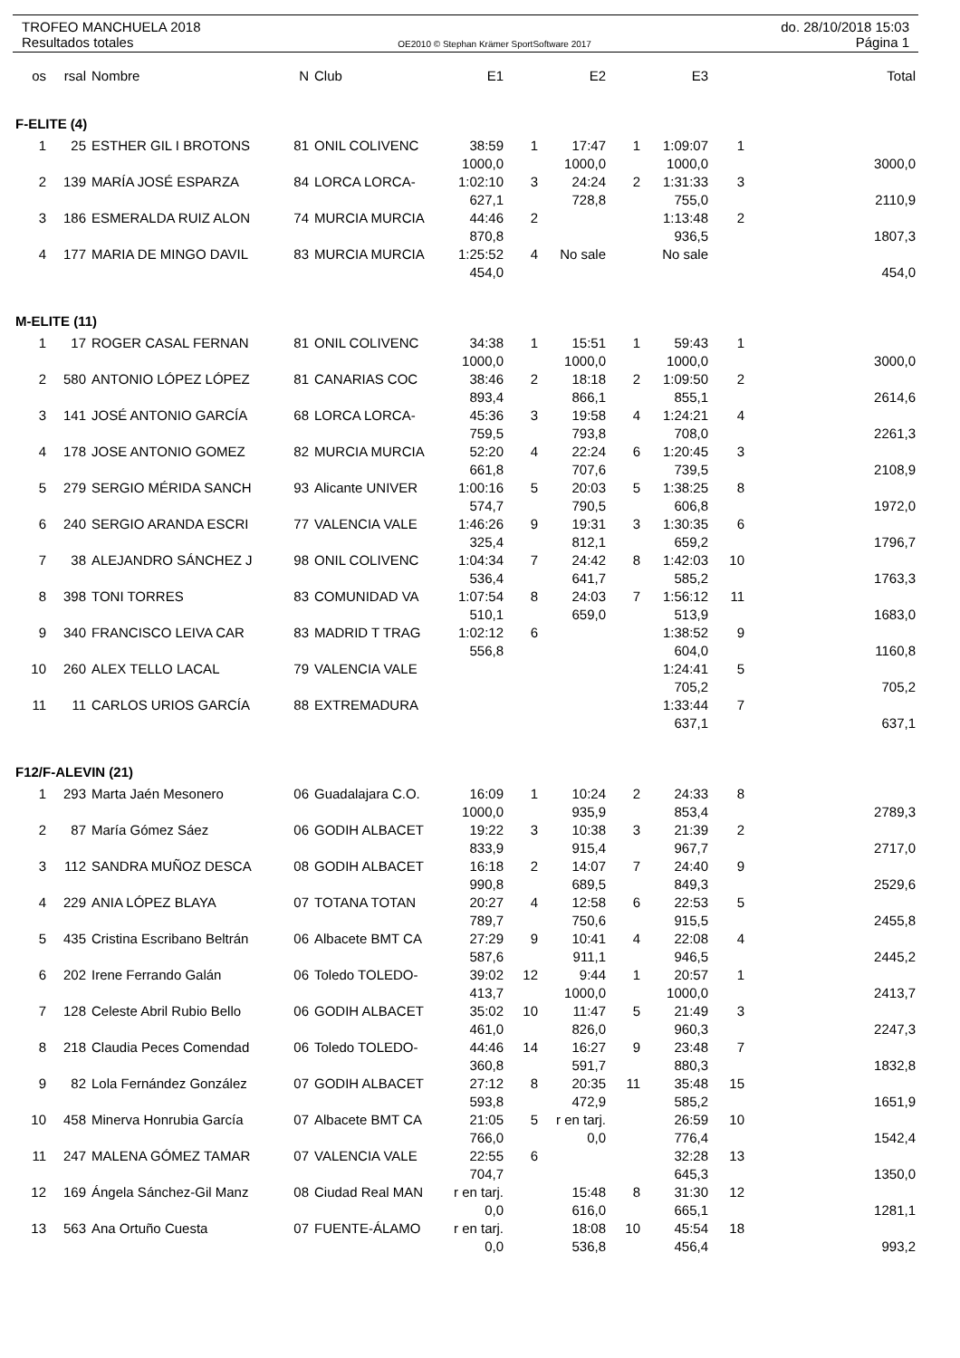TROFEO MANCHUELA 2018 do. 28/10/2018 15:03
Resultados totales OE2010 © Stephan Krämer SportSoftware 2017 Página 1
| os | rsal | Nombre | N | Club | E1 | | E2 | | E3 | | Total |
| --- | --- | --- | --- | --- | --- | --- | --- | --- | --- | --- | --- |
| F-ELITE (4) | | | | | | | | | | | |
| 1 | 25 | ESTHER GIL I BROTONS | 81 | ONIL COLIVENC | 38:59 | 1 | 17:47 | 1 | 1:09:07 | 1 | |
| | | | | | 1000,0 | | 1000,0 | | 1000,0 | | 3000,0 |
| 2 | 139 | MARÍA JOSÉ ESPARZA | 84 | LORCA LORCA- | 1:02:10 | 3 | 24:24 | 2 | 1:31:33 | 3 | |
| | | | | | 627,1 | | 728,8 | | 755,0 | | 2110,9 |
| 3 | 186 | ESMERALDA RUIZ ALON | 74 | MURCIA MURCIA | 44:46 | 2 | | | 1:13:48 | 2 | |
| | | | | | 870,8 | | | | 936,5 | | 1807,3 |
| 4 | 177 | MARIA DE MINGO DAVIL | 83 | MURCIA MURCIA | 1:25:52 | 4 | No sale | | No sale | | |
| | | | | | 454,0 | | | | | | 454,0 |
| M-ELITE (11) | | | | | | | | | | | |
| 1 | 17 | ROGER CASAL FERNAN | 81 | ONIL COLIVENC | 34:38 | 1 | 15:51 | 1 | 59:43 | 1 | |
| | | | | | 1000,0 | | 1000,0 | | 1000,0 | | 3000,0 |
| 2 | 580 | ANTONIO LÓPEZ LÓPEZ | 81 | CANARIAS COC | 38:46 | 2 | 18:18 | 2 | 1:09:50 | 2 | |
| | | | | | 893,4 | | 866,1 | | 855,1 | | 2614,6 |
| 3 | 141 | JOSÉ ANTONIO GARCÍA | 68 | LORCA LORCA- | 45:36 | 3 | 19:58 | 4 | 1:24:21 | 4 | |
| | | | | | 759,5 | | 793,8 | | 708,0 | | 2261,3 |
| 4 | 178 | JOSE ANTONIO GOMEZ | 82 | MURCIA MURCIA | 52:20 | 4 | 22:24 | 6 | 1:20:45 | 3 | |
| | | | | | 661,8 | | 707,6 | | 739,5 | | 2108,9 |
| 5 | 279 | SERGIO MÉRIDA SANCH | 93 | Alicante UNIVER | 1:00:16 | 5 | 20:03 | 5 | 1:38:25 | 8 | |
| | | | | | 574,7 | | 790,5 | | 606,8 | | 1972,0 |
| 6 | 240 | SERGIO ARANDA ESCRI | 77 | VALENCIA VALE | 1:46:26 | 9 | 19:31 | 3 | 1:30:35 | 6 | |
| | | | | | 325,4 | | 812,1 | | 659,2 | | 1796,7 |
| 7 | 38 | ALEJANDRO SÁNCHEZ J | 98 | ONIL COLIVENC | 1:04:34 | 7 | 24:42 | 8 | 1:42:03 | 10 | |
| | | | | | 536,4 | | 641,7 | | 585,2 | | 1763,3 |
| 8 | 398 | TONI TORRES | 83 | COMUNIDAD VA | 1:07:54 | 8 | 24:03 | 7 | 1:56:12 | 11 | |
| | | | | | 510,1 | | 659,0 | | 513,9 | | 1683,0 |
| 9 | 340 | FRANCISCO LEIVA CAR | 83 | MADRID T TRAG | 1:02:12 | 6 | | | 1:38:52 | 9 | |
| | | | | | 556,8 | | | | 604,0 | | 1160,8 |
| 10 | 260 | ALEX TELLO LACAL | 79 | VALENCIA VALE | | | | | 1:24:41 | 5 | |
| | | | | | | | | | 705,2 | | 705,2 |
| 11 | 11 | CARLOS URIOS GARCÍA | 88 | EXTREMADURA | | | | | 1:33:44 | 7 | |
| | | | | | | | | | 637,1 | | 637,1 |
| F12/F-ALEVIN (21) | | | | | | | | | | | |
| 1 | 293 | Marta Jaén Mesonero | 06 | Guadalajara C.O. | 16:09 | 1 | 10:24 | 2 | 24:33 | 8 | |
| | | | | | 1000,0 | | 935,9 | | 853,4 | | 2789,3 |
| 2 | 87 | María Gómez Sáez | 06 | GODIH ALBACET | 19:22 | 3 | 10:38 | 3 | 21:39 | 2 | |
| | | | | | 833,9 | | 915,4 | | 967,7 | | 2717,0 |
| 3 | 112 | SANDRA MUÑOZ DESCA | 08 | GODIH ALBACET | 16:18 | 2 | 14:07 | 7 | 24:40 | 9 | |
| | | | | | 990,8 | | 689,5 | | 849,3 | | 2529,6 |
| 4 | 229 | ANIA LÓPEZ BLAYA | 07 | TOTANA TOTAN | 20:27 | 4 | 12:58 | 6 | 22:53 | 5 | |
| | | | | | 789,7 | | 750,6 | | 915,5 | | 2455,8 |
| 5 | 435 | Cristina Escribano Beltrán | 06 | Albacete BMT CA | 27:29 | 9 | 10:41 | 4 | 22:08 | 4 | |
| | | | | | 587,6 | | 911,1 | | 946,5 | | 2445,2 |
| 6 | 202 | Irene Ferrando Galán | 06 | Toledo TOLEDO- | 39:02 | 12 | 9:44 | 1 | 20:57 | 1 | |
| | | | | | 413,7 | | 1000,0 | | 1000,0 | | 2413,7 |
| 7 | 128 | Celeste Abril Rubio Bello | 06 | GODIH ALBACET | 35:02 | 10 | 11:47 | 5 | 21:49 | 3 | |
| | | | | | 461,0 | | 826,0 | | 960,3 | | 2247,3 |
| 8 | 218 | Claudia Peces Comendad | 06 | Toledo TOLEDO- | 44:46 | 14 | 16:27 | 9 | 23:48 | 7 | |
| | | | | | 360,8 | | 591,7 | | 880,3 | | 1832,8 |
| 9 | 82 | Lola Fernández González | 07 | GODIH ALBACET | 27:12 | 8 | 20:35 | 11 | 35:48 | 15 | |
| | | | | | 593,8 | | 472,9 | | 585,2 | | 1651,9 |
| 10 | 458 | Minerva Honrubia García | 07 | Albacete BMT CA | 21:05 | 5 | r en tarj. | | 26:59 | 10 | |
| | | | | | 766,0 | | 0,0 | | 776,4 | | 1542,4 |
| 11 | 247 | MALENA GÓMEZ TAMAR | 07 | VALENCIA VALE | 22:55 | 6 | | | 32:28 | 13 | |
| | | | | | 704,7 | | | | 645,3 | | 1350,0 |
| 12 | 169 | Ángela Sánchez-Gil Manz | 08 | Ciudad Real MAN | r en tarj. | | 15:48 | 8 | 31:30 | 12 | |
| | | | | | 0,0 | | 616,0 | | 665,1 | | 1281,1 |
| 13 | 563 | Ana Ortuño Cuesta | 07 | FUENTE-ÁLAMO | r en tarj. | | 18:08 | 10 | 45:54 | 18 | |
| | | | | | 0,0 | | 536,8 | | 456,4 | | 993,2 |